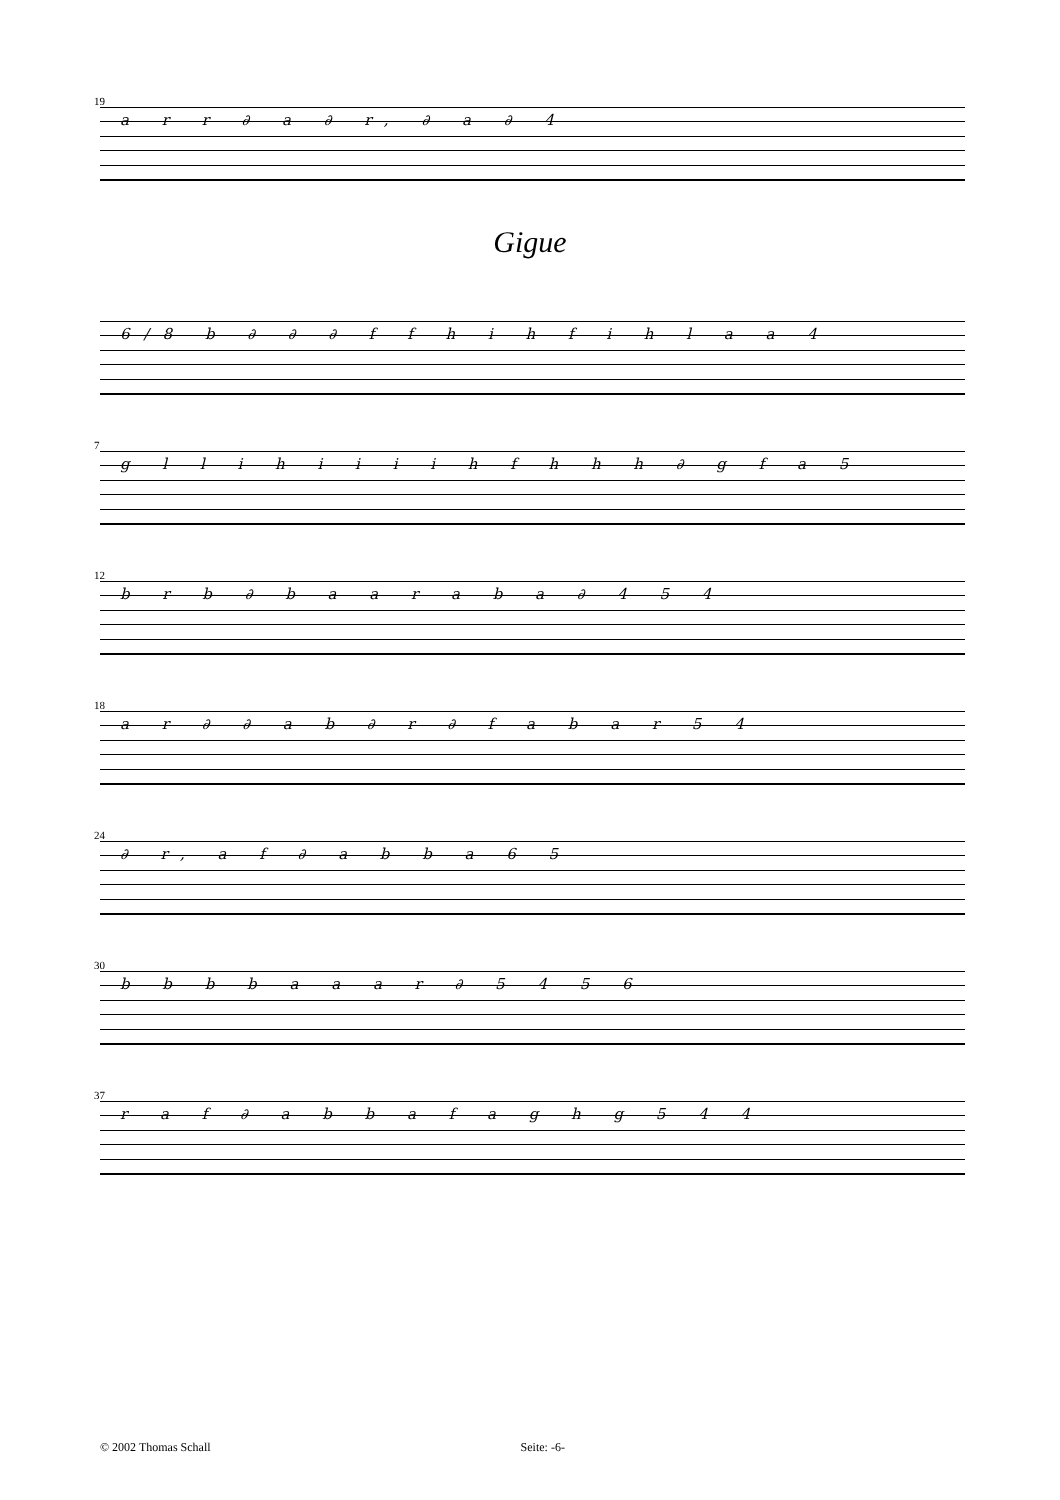19
a r r ∂ a ∂ r, ∂ a ∂ 4
Gigue
6/8 b ∂ ∂ ∂ f f h i h f i h l a a 4
7
g l l i h i i i i h f h h h ∂ g f a 5
12
b r b ∂ b a a r a b a ∂ 4 5 4
18
a r ∂ ∂ a b ∂ r ∂ f a b a r 5 4
24
∂ r, a f ∂ a b b a 6 5
30
b b b b a a a r ∂ 5 4 5 6
37
r a f ∂ a b b a f a g h g 5 4 4
© 2002 Thomas Schall Seite: -6-